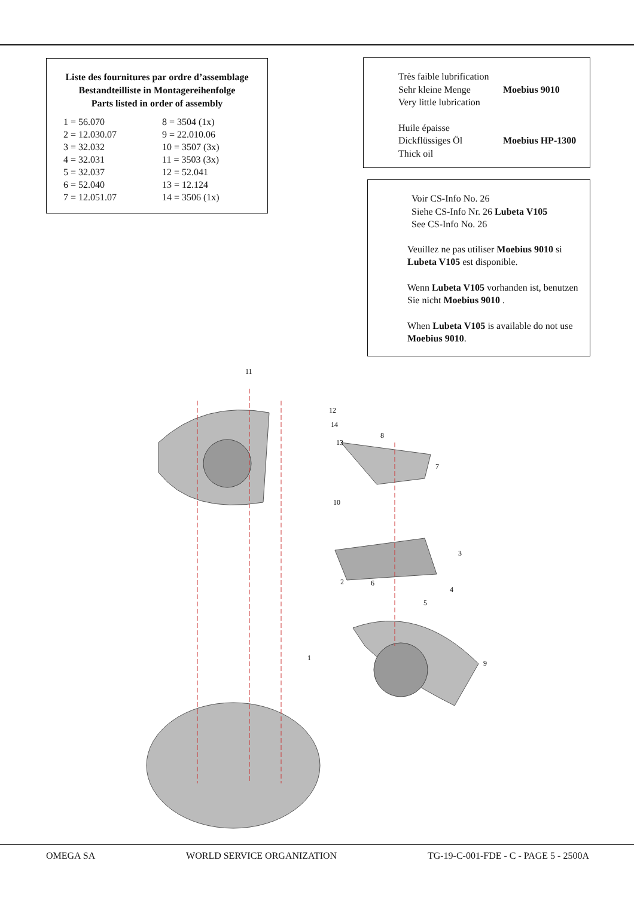Liste des fournitures par ordre d’assemblage
Bestandteilliste in Montagereihenfolge
Parts listed in order of assembly
| 1 = 56.070 | 8 = 3504 (1x) |
| 2 = 12.030.07 | 9 = 22.010.06 |
| 3 = 32.032 | 10 = 3507 (3x) |
| 4 = 32.031 | 11 = 3503 (3x) |
| 5 = 32.037 | 12 = 52.041 |
| 6 = 52.040 | 13 = 12.124 |
| 7 = 12.051.07 | 14 = 3506 (1x) |
| Très faible lubrification Sehr kleine Menge Very little lubrication | Moebius 9010 |
| Huile épaisse Dickflüssiges Öl Thick oil | Moebius HP-1300 |
Voir CS-Info No. 26
Siehe CS-Info Nr. 26 Lubeta V105
See CS-Info No. 26
Veuillez ne pas utiliser Moebius 9010 si Lubeta V105 est disponible.
Wenn Lubeta V105 vorhanden ist, benutzen Sie nicht Moebius 9010 .
When Lubeta V105 is available do not use Moebius 9010.
11
12
14
13
8
7
10
3
4
5
6
2
9
1
OMEGA SA WORLD SERVICE ORGANIZATION TG-19-C-001-FDE - C - PAGE 5 - 2500A